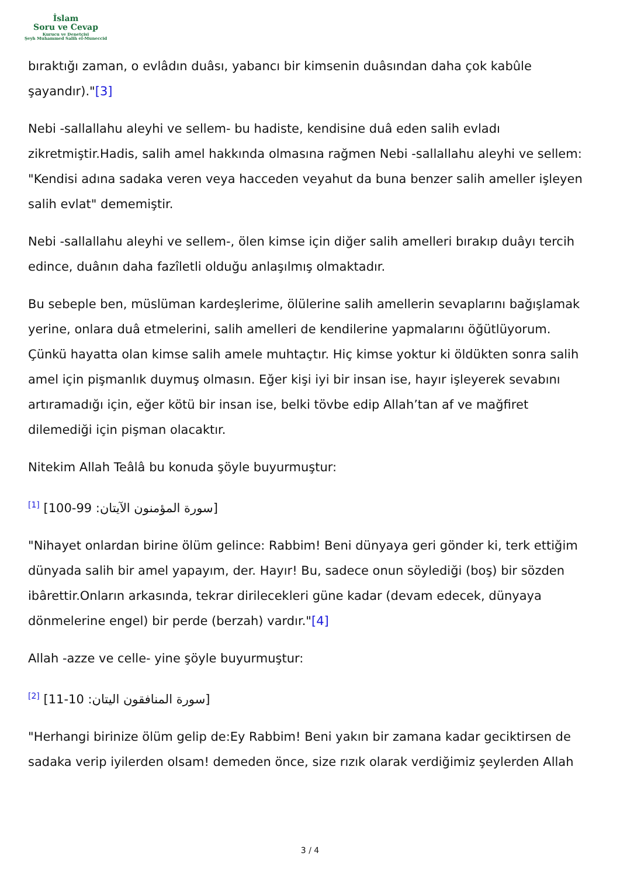İslam
Soru ve Cevap
Kurucu ve Denetçisi
Şeyh Muhammed Salih el-Muneccid
bıraktığı zaman, o evlâdın duâsı, yabancı bir kimsenin duâsından daha çok kabûle şayandır)."[3]
Nebi -sallallahu aleyhi ve sellem- bu hadiste, kendisine duâ eden salih evladı zikretmiştir.Hadis, salih amel hakkında olmasına rağmen Nebi -sallallahu aleyhi ve sellem: "Kendisi adına sadaka veren veya hacceden veyahut da buna benzer salih ameller işleyen salih evlat" dememiştir.
Nebi -sallallahu aleyhi ve sellem-, ölen kimse için diğer salih amelleri bırakıp duâyı tercih edince, duânın daha fazîletli olduğu anlaşılmış olmaktadır.
Bu sebeple ben, müslüman kardeşlerime, ölülerine salih amellerin sevaplarını bağışlamak yerine, onlara duâ etmelerini, salih amelleri de kendilerine yapmalarını öğütlüyorum. Çünkü hayatta olan kimse salih amele muhtaçtır. Hiç kimse yoktur ki öldükten sonra salih amel için pişmanlık duymuş olmasın. Eğer kişi iyi bir insan ise, hayır işleyerek sevabını artıramadığı için, eğer kötü bir insan ise, belki tövbe edip Allah’tan af ve mağfiret dilemediği için pişman olacaktır.
Nitekim Allah Teâlâ bu konuda şöyle buyurmuştur:
<sup>[1]</sup> [سورة المؤمنون الآيتان: 99-100]
"Nihayet onlardan birine ölüm gelince: Rabbim! Beni dünyaya geri gönder ki, terk ettiğim dünyada salih bir amel yapayım, der. Hayır! Bu, sadece onun söylediği (boş) bir sözden ibârettir.Onların arkasında, tekrar dirilecekleri güne kadar (devam edecek, dünyaya dönmelerine engel) bir perde (berzah) vardır."[4]
Allah -azze ve celle- yine şöyle buyurmuştur:
<sup>[2]</sup> [سورة المنافقون اليتان: 10-11]
"Herhangi birinize ölüm gelip de:Ey Rabbim! Beni yakın bir zamana kadar geciktirsen de sadaka verip iyilerden olsam! demeden önce, size rızık olarak verdiğimiz şeylerden Allah
3 / 4